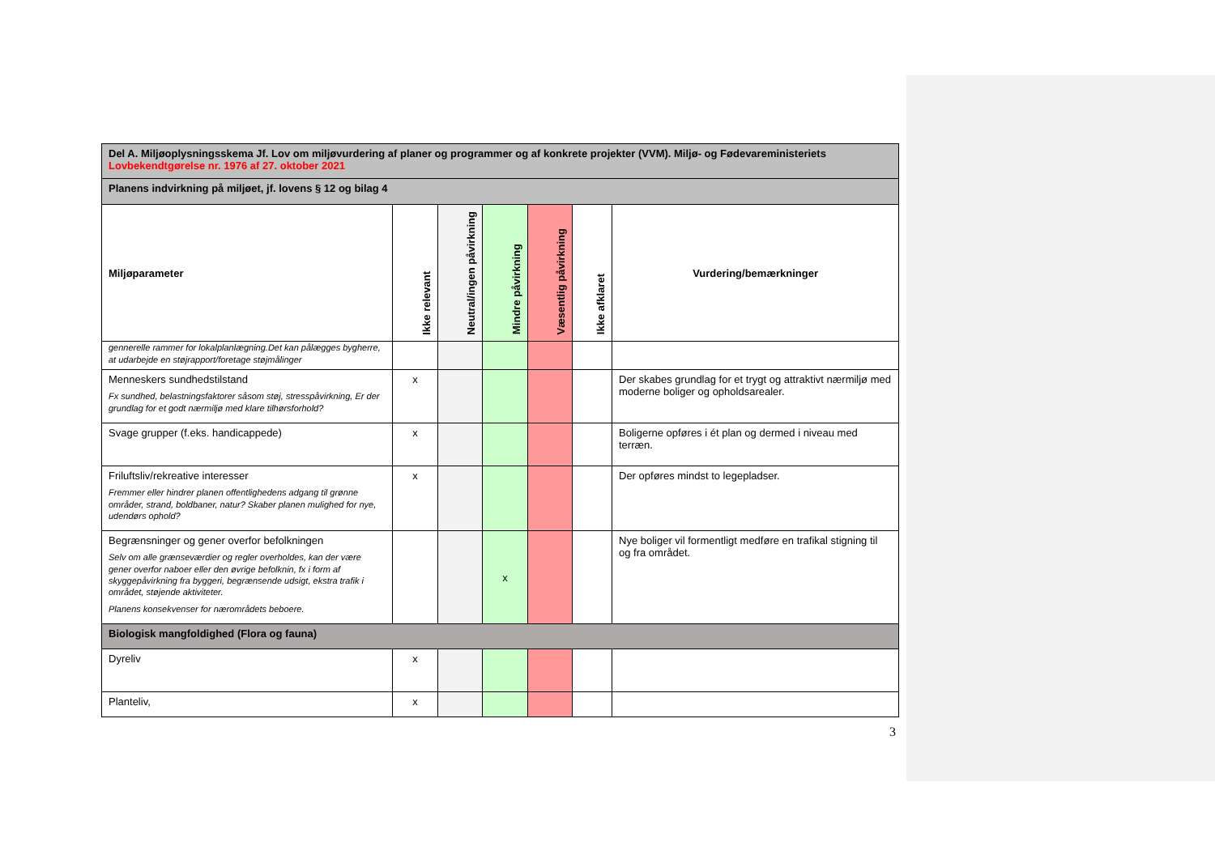| Del A. Miljøoplysningsskema Jf. Lov om miljøvurdering af planer og programmer og af konkrete projekter (VVM). Miljø- og Fødevareministeriets Lovbekendtgørelse nr. 1976 af 27. oktober 2021 | | | | | | |
| Planens indvirkning på miljøet, jf. lovens § 12 og bilag 4 | | | | | | |
| Miljøparameter | Ikke relevant | Neutral/ingen påvirkning | Mindre påvirkning | Væsentlig påvirkning | Ikke afklaret | Vurdering/bemærkninger |
| gennerelle rammer for lokalplanlægning.Det kan pålægges bygherre, at udarbejde en støjrapport/foretage støjmålinger | | | | | | |
| Menneskers sundhedstilstand Fx sundhed, belastningsfaktorer såsom støj, stresspåvirkning, Er der grundlag for et godt nærmiljø med klare tilhørsforhold? | x | | | | | Der skabes grundlag for et trygt og attraktivt nærmiljø med moderne boliger og opholdsarealer. |
| Svage grupper (f.eks. handicappede) | x | | | | | Boligerne opføres i ét plan og dermed i niveau med terræn. |
| Friluftsliv/rekreative interesser Fremmer eller hindrer planen offentlighedens adgang til grønne områder, strand, boldbaner, natur? Skaber planen mulighed for nye, udendørs ophold? | x | | | | | Der opføres mindst to legepladser. |
| Begrænsninger og gener overfor befolkningen Selv om alle grænseværdier og regler overholdes, kan der være gener overfor naboer eller den øvrige befolknin, fx i form af skyggepåvirkning fra byggeri, begrænsende udsigt, ekstra trafik i området, støjende aktiviteter. Planens konsekvenser for nærområdets beboere. | | | x | | | Nye boliger vil formentligt medføre en trafikal stigning til og fra området. |
| Biologisk mangfoldighed (Flora og fauna) | | | | | | |
| Dyreliv | x | | | | | |
| Planteliv, | x | | | | | |
3